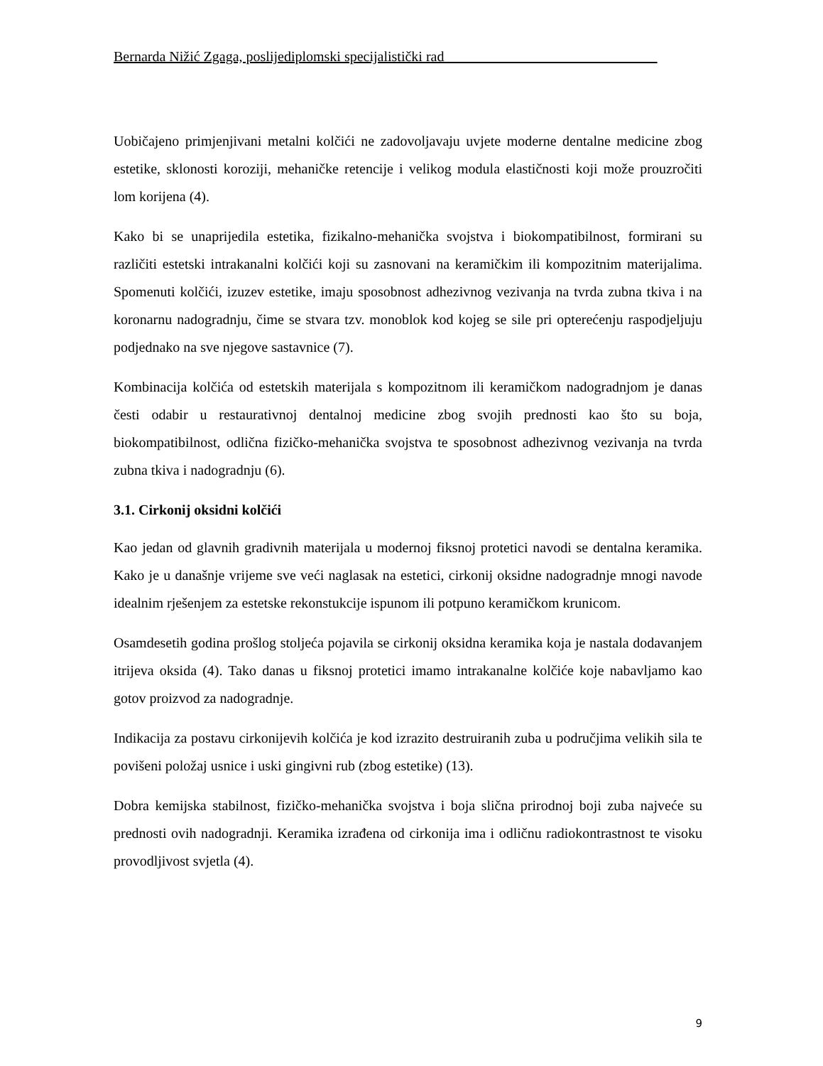Bernarda Nižić Zgaga, poslijediplomski specijalistički rad______________________________
Uobičajeno primjenjivani metalni kolčići ne zadovoljavaju uvjete moderne dentalne medicine zbog estetike, sklonosti koroziji, mehaničke retencije i velikog modula elastičnosti koji može prouzročiti lom korijena (4).
Kako bi se unaprijedila estetika, fizikalno-mehanička svojstva i biokompatibilnost, formirani su različiti estetski intrakanalni kolčići koji su zasnovani na keramičkim ili kompozitnim materijalima. Spomenuti kolčići, izuzev estetike, imaju sposobnost adhezivnog vezivanja na tvrda zubna tkiva i na koronarnu nadogradnju, čime se stvara tzv. monoblok kod kojeg se sile pri opterećenju raspodjeljuju podjednako na sve njegove sastavnice (7).
Kombinacija kolčića od estetskih materijala s kompozitnom ili keramičkom nadogradnjom je danas česti odabir u restaurativnoj dentalnoj medicine zbog svojih prednosti kao što su boja, biokompatibilnost, odlična fizičko-mehanička svojstva te sposobnost adhezivnog vezivanja na tvrda zubna tkiva i nadogradnju (6).
3.1. Cirkonij oksidni kolčići
Kao jedan od glavnih gradivnih materijala u modernoj fiksnoj protetici navodi se dentalna keramika. Kako je u današnje vrijeme sve veći naglasak na estetici, cirkonij oksidne nadogradnje mnogi navode idealnim rješenjem za estetske rekonstukcije ispunom ili potpuno keramičkom krunicom.
Osamdesetih godina prošlog stoljeća pojavila se cirkonij oksidna keramika koja je nastala dodavanjem itrijeva oksida (4). Tako danas u fiksnoj protetici imamo intrakanalne kolčiće koje nabavljamo kao gotov proizvod za nadogradnje.
Indikacija za postavu cirkonijevih kolčića je kod izrazito destruiranih zuba u područjima velikih sila te povišeni položaj usnice i uski gingivni rub (zbog estetike) (13).
Dobra kemijska stabilnost, fizičko-mehanička svojstva i boja slična prirodnoj boji zuba najveće su prednosti ovih nadogradnji. Keramika izrađena od cirkonija ima i odličnu radiokontrastnost te visoku provodljivost svjetla (4).
9